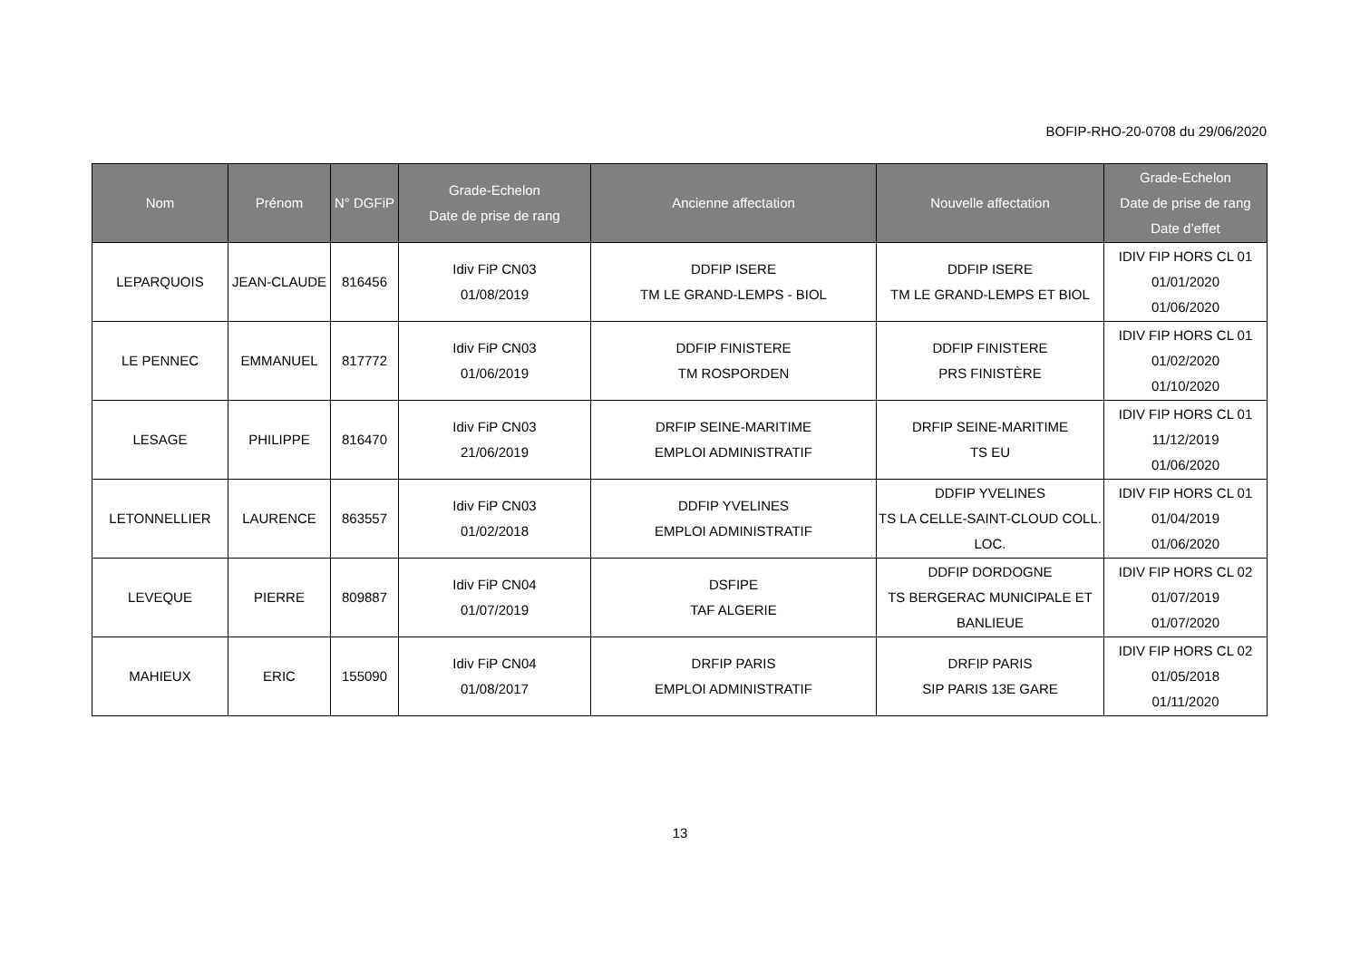BOFIP-RHO-20-0708 du 29/06/2020
| Nom | Prénom | N° DGFiP | Grade-Echelon Date de prise de rang | Ancienne affectation | Nouvelle affectation | Grade-Echelon Date de prise de rang Date d’effet |
| --- | --- | --- | --- | --- | --- | --- |
| LEPARQUOIS | JEAN-CLAUDE | 816456 | Idiv FiP CN03 01/08/2019 | DDFIP ISERE TM LE GRAND-LEMPS - BIOL | DDFIP ISERE TM LE GRAND-LEMPS ET BIOL | IDIV FIP HORS CL 01 01/01/2020 01/06/2020 |
| LE PENNEC | EMMANUEL | 817772 | Idiv FiP CN03 01/06/2019 | DDFIP FINISTERE TM ROSPORDEN | DDFIP FINISTERE PRS FINISTÈRE | IDIV FIP HORS CL 01 01/02/2020 01/10/2020 |
| LESAGE | PHILIPPE | 816470 | Idiv FiP CN03 21/06/2019 | DRFIP SEINE-MARITIME EMPLOI ADMINISTRATIF | DRFIP SEINE-MARITIME TS EU | IDIV FIP HORS CL 01 11/12/2019 01/06/2020 |
| LETONNELLIER | LAURENCE | 863557 | Idiv FiP CN03 01/02/2018 | DDFIP YVELINES EMPLOI ADMINISTRATIF | DDFIP YVELINES TS LA CELLE-SAINT-CLOUD COLL. LOC. | IDIV FIP HORS CL 01 01/04/2019 01/06/2020 |
| LEVEQUE | PIERRE | 809887 | Idiv FiP CN04 01/07/2019 | DSFIPE TAF ALGERIE | DDFIP DORDOGNE TS BERGERAC MUNICIPALE ET BANLIEUE | IDIV FIP HORS CL 02 01/07/2019 01/07/2020 |
| MAHIEUX | ERIC | 155090 | Idiv FiP CN04 01/08/2017 | DRFIP PARIS EMPLOI ADMINISTRATIF | DRFIP PARIS SIP PARIS 13E GARE | IDIV FIP HORS CL 02 01/05/2018 01/11/2020 |
13